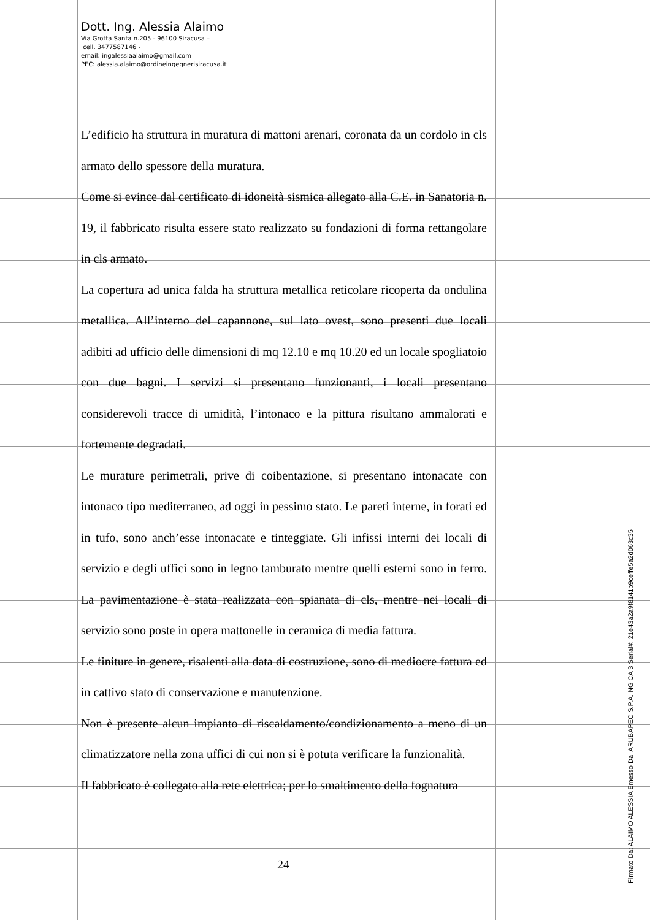Dott. Ing. Alessia Alaimo
Via Grotta Santa n.205 - 96100 Siracusa –
cell. 3477587146 -
email: ingalessiaalaimo@gmail.com
PEC: alessia.alaimo@ordineingegnerisiracusa.it
L’edificio ha struttura in muratura di mattoni arenari, coronata da un cordolo in cls armato dello spessore della muratura.
Come si evince dal certificato di idoneità sismica allegato alla C.E. in Sanatoria n. 19, il fabbricato risulta essere stato realizzato su fondazioni di forma rettangolare in cls armato.
La copertura ad unica falda ha struttura metallica reticolare ricoperta da ondulina metallica. All’interno del capannone, sul lato ovest, sono presenti due locali adibiti ad ufficio delle dimensioni di mq 12.10 e mq 10.20 ed un locale spogliatoio con due bagni. I servizi si presentano funzionanti, i locali presentano considerevoli tracce di umidità, l’intonaco e la pittura risultano ammalorati e fortemente degradati.
Le murature perimetrali, prive di coibentazione, si presentano intonacate con intonaco tipo mediterraneo, ad oggi in pessimo stato. Le pareti interne, in forati ed in tufo, sono anch’esse intonacate e tinteggiate. Gli infissi interni dei locali di servizio e degli uffici sono in legno tamburato mentre quelli esterni sono in ferro. La pavimentazione è stata realizzata con spianata di cls, mentre nei locali di servizio sono poste in opera mattonelle in ceramica di media fattura.
Le finiture in genere, risalenti alla data di costruzione, sono di mediocre fattura ed in cattivo stato di conservazione e manutenzione.
Non è presente alcun impianto di riscaldamento/condizionamento a meno di un climatizzatore nella zona uffici di cui non si è potuta verificare la funzionalità.
Il fabbricato è collegato alla rete elettrica; per lo smaltimento della fognatura
24
Firmato Da: ALAIMO ALESSIA Emesso Da: ARUBAPEC S.P.A. NG CA 3 Serial#: 21e43a2a9f8141b9ceffe5a2d063c35